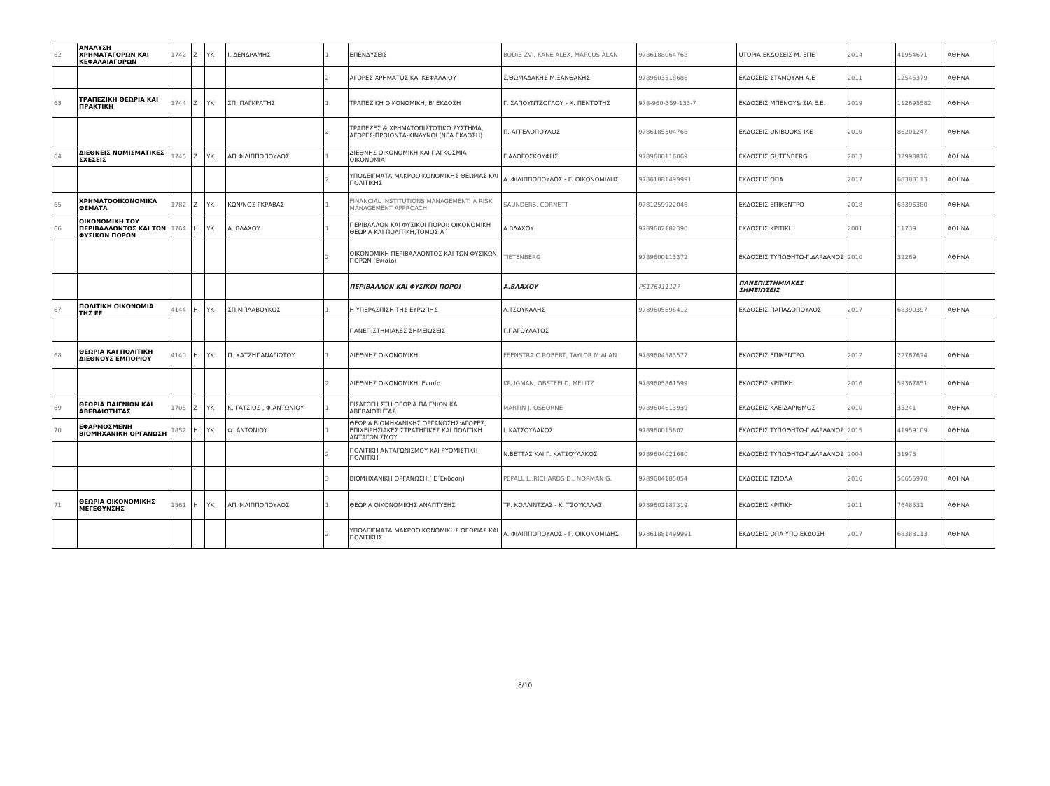| 62 | ΑΝΑΛΥΣΗ ΧΡΗΜΑΤΑΓΟΡΩΝ ΚΑΙ ΚΕΦΑΛΑΙΑΓΟΡΩΝ | 1742 | Z | YK | Ι. ΔΕΝΔΡΑΜΗΣ | 1. | ΕΠΕΝΔΥΣΕΙΣ | BODIE ZVI, KANE ALEX, MARCUS ALAN | 9786188064768 | UTOPIA ΕΚΔΟΣΕΙΣ Μ. ΕΠΕ | 2014 | 41954671 | ΑΘΗΝΑ |
| | | | | | | 2. | ΑΓΟΡΕΣ ΧΡΗΜΑΤΟΣ ΚΑΙ ΚΕΦΑΛΑΙΟΥ | Σ.ΘΩΜΑΔΑΚΗΣ-Μ.ΞΑΝΘΑΚΗΣ | 9789603518686 | ΕΚΔΟΣΕΙΣ ΣΤΑΜΟΥΛΗ Α.Ε | 2011 | 12545379 | ΑΘΗΝΑ |
| 63 | ΤΡΑΠΕΖΙΚΗ ΘΕΩΡΙΑ ΚΑΙ ΠΡΑΚΤΙΚΗ | 1744 | Z | YK | ΣΠ. ΠΑΓΚΡΑΤΗΣ | 1. | ΤΡΑΠΕΖΙΚΗ ΟΙΚΟΝΟΜΙΚΗ, Β' ΕΚΔΟΣΗ | Γ. ΣΑΠΟΥΝΤΖΟΓΛΟΥ - Χ. ΠΕΝΤΟΤΗΣ | 978-960-359-133-7 | ΕΚΔΟΣΕΙΣ ΜΠΕΝΟΥ& ΣΙΑ Ε.Ε. | 2019 | 112695582 | ΑΘΗΝΑ |
| | | | | | | 2. | ΤΡΑΠΕΖΕΣ & ΧΡΗΜΑΤΟΠΙΣΤΩΤΙΚΟ ΣΥΣΤΗΜΑ, ΑΓΟΡΕΣ-ΠΡΟΪΟΝΤΑ-ΚΙΝΔΥΝΟΙ (ΝΕΑ ΕΚΔΟΣΗ) | Π. ΑΓΓΕΛΟΠΟΥΛΟΣ | 9786185304768 | ΕΚΔΟΣΕΙΣ UNIBOOKS IKE | 2019 | 86201247 | ΑΘΗΝΑ |
| 64 | ΔΙΕΘΝΕΙΣ ΝΟΜΙΣΜΑΤΙΚΕΣ ΣΧΕΣΕΙΣ | 1745 | Z | YK | ΑΠ.ΦΙΛΙΠΠΟΠΟΥΛΟΣ | 1. | ΔΙΕΘΝΗΣ ΟΙΚΟΝΟΜΙΚΗ ΚΑΙ ΠΑΓΚΟΣΜΙΑ ΟΙΚΟΝΟΜΙΑ | Γ.ΑΛΟΓΟΣΚΟΥΦΗΣ | 9789600116069 | ΕΚΔΟΣΕΙΣ GUTENBERG | 2013 | 32998816 | ΑΘΗΝΑ |
| | | | | | | 2. | ΥΠΟΔΕΙΓΜΑΤΑ ΜΑΚΡΟΟΙΚΟΝΟΜΙΚΗΣ ΘΕΩΡΙΑΣ ΚΑΙ ΠΟΛΙΤΙΚΗΣ | Α. ΦΙΛΙΠΠΟΠΟΥΛΟΣ - Γ. ΟΙΚΟΝΟΜΙΔΗΣ | 97861881499991 | ΕΚΔΟΣΕΙΣ ΟΠΑ | 2017 | 68388113 | ΑΘΗΝΑ |
| 65 | ΧΡΗΜΑΤΟΟΙΚΟΝΟΜΙΚΑ ΘΕΜΑΤΑ | 1782 | Z | YK | ΚΩΝ/ΝΟΣ ΓΚΡΑΒΑΣ | 1. | FINANCIAL INSTITUTIONS MANAGEMENT: A RISK MANAGEMENT APPROACH | SAUNDERS, CORNETT | 9781259922046 | ΕΚΔΟΣΕΙΣ ΕΠΙΚΕΝΤΡΟ | 2018 | 68396380 | ΑΘΗΝΑ |
| 66 | ΟΙΚΟΝΟΜΙΚΗ ΤΟΥ ΠΕΡΙΒΑΛΛΟΝΤΟΣ ΚΑΙ ΤΩΝ ΦΥΣΙΚΩΝ ΠΟΡΩΝ | 1764 | H | YK | Α. ΒΛΑΧΟΥ | 1. | ΠΕΡΙΒΑΛΛΟΝ ΚΑΙ ΦΥΣΙΚΟΙ ΠΟΡΟΙ: ΟΙΚΟΝΟΜΙΚΗ ΘΕΩΡΙΑ ΚΑΙ ΠΟΛΙΤΙΚΗ,ΤΟΜΟΣ Α΄ | Α.ΒΛΑΧΟΥ | 9789602182390 | ΕΚΔΟΣΕΙΣ ΚΡΙΤΙΚΗ | 2001 | 11739 | ΑΘΗΝΑ |
| | | | | | | 2. | ΟΙΚΟΝΟΜΙΚΗ ΠΕΡΙΒΑΛΛΟΝΤΟΣ ΚΑΙ ΤΩΝ ΦΥΣΙΚΩΝ ΠΟΡΩΝ (Ενιαίο) | TIETENBERG | 9789600113372 | ΕΚΔΟΣΕΙΣ ΤΥΠΩΘΗΤΩ-Γ.ΔΑΡΔΑΝΟΣ | 2010 | 32269 | ΑΘΗΝΑ |
| | | | | | | | ΠΕΡΙΒΑΛΛΟΝ ΚΑΙ ΦΥΣΙΚΟΙ ΠΟΡΟΙ | Α.ΒΛΑΧΟΥ | PS176411127 | ΠΑΝΕΠΙΣΤΗΜΙΑΚΕΣ ΣΗΜΕΙΩΣΕΙΣ | | | |
| 67 | ΠΟΛΙΤΙΚΗ ΟΙΚΟΝΟΜΙΑ ΤΗΣ ΕΕ | 4144 | H | YK | ΣΠ.ΜΠΛΑΒΟΥΚΟΣ | 1. | Η ΥΠΕΡΑΣΠΙΣΗ ΤΗΣ ΕΥΡΩΠΗΣ | Λ.ΤΣΟΥΚΑΛΗΣ | 9789605696412 | ΕΚΔΟΣΕΙΣ ΠΑΠΑΔΟΠΟΥΛΟΣ | 2017 | 68390397 | ΑΘΗΝΑ |
| | | | | | | | ΠΑΝΕΠΙΣΤΗΜΙΑΚΕΣ ΣΗΜΕΙΩΣΕΙΣ | Γ.ΠΑΓΟΥΛΑΤΟΣ | | | | | |
| 68 | ΘΕΩΡΙΑ ΚΑΙ ΠΟΛΙΤΙΚΗ ΔΙΕΘΝΟΥΣ ΕΜΠΟΡΙΟΥ | 4140 | H | YK | Π. ΧΑΤΖΗΠΑΝΑΓΙΩΤΟΥ | 1. | ΔΙΕΘΝΗΣ ΟΙΚΟΝΟΜΙΚΗ | FEENSTRA C.ROBERT, TAYLOR M.ALAN | 9789604583577 | ΕΚΔΟΣΕΙΣ ΕΠΙΚΕΝΤΡΟ | 2012 | 22767614 | ΑΘΗΝΑ |
| | | | | | | 2. | ΔΙΕΘΝΗΣ ΟΙΚΟΝΟΜΙΚΗ, Ενιαίο | KRUGMAN, OBSTFELD, MELITZ | 9789605861599 | ΕΚΔΟΣΕΙΣ ΚΡΙΤΙΚΗ | 2016 | 59367851 | ΑΘΗΝΑ |
| 69 | ΘΕΩΡΙΑ ΠΑΙΓΝΙΩΝ ΚΑΙ ΑΒΕΒΑΙΟΤΗΤΑΣ | 1705 | Z | YK | Κ. ΓΑΤΣΙΟΣ , Φ.ΑΝΤΩΝΙΟΥ | 1. | ΕΙΣΑΓΩΓΗ ΣΤΗ ΘΕΩΡΙΑ ΠΑΙΓΝΙΩΝ ΚΑΙ ΑΒΕΒΑΙΟΤΗΤΑΣ | MARTIN J. OSBORNE | 9789604613939 | ΕΚΔΟΣΕΙΣ ΚΛΕΙΔΑΡΙΘΜΟΣ | 2010 | 35241 | ΑΘΗΝΑ |
| 70 | ΕΦΑΡΜΟΣΜΕΝΗ ΒΙΟΜΗΧΑΝΙΚΗ ΟΡΓΑΝΩΣΗ | 1852 | H | YK | Φ. ΑΝΤΩΝΙΟΥ | 1. | ΘΕΩΡΙΑ ΒΙΟΜΗΧΑΝΙΚΗΣ ΟΡΓΑΝΩΣΗΣ:ΑΓΟΡΕΣ, ΕΠΙΧΕΙΡΗΣΙΑΚΕΣ ΣΤΡΑΤΗΓΙΚΕΣ ΚΑΙ ΠΟΛΙΤΙΚΗ ΑΝΤΑΓΩΝΙΣΜΟΥ | Ι. ΚΑΤΣΟΥΛΑΚΟΣ | 978960015802 | ΕΚΔΟΣΕΙΣ ΤΥΠΩΘΗΤΩ-Γ.ΔΑΡΔΑΝΟΣ | 2015 | 41959109 | ΑΘΗΝΑ |
| | | | | | | 2. | ΠΟΛΙΤΙΚΗ ΑΝΤΑΓΩΝΙΣΜΟΥ ΚΑΙ ΡΥΘΜΙΣΤΙΚΗ ΠΟΛΙΙΤΚΗ | Ν.ΒΕΤΤΑΣ ΚΑΙ Γ. ΚΑΤΣΟΥΛΑΚΟΣ | 9789604021680 | ΕΚΔΟΣΕΙΣ ΤΥΠΩΘΗΤΩ-Γ.ΔΑΡΔΑΝΟΣ | 2004 | 31973 | |
| | | | | | | 3. | ΒΙΟΜΗΧΑΝΙΚΗ ΟΡΓΑΝΩΣΗ,( Ε΄Εκδοση) | PEPALL L.,RICHARDS D., NORMAN G. | 9789604185054 | ΕΚΔΟΣΕΙΣ ΤΖΙΟΛΑ | 2016 | 50655970 | ΑΘΗΝΑ |
| 71 | ΘΕΩΡΙΑ ΟΙΚΟΝΟΜΙΚΗΣ ΜΕΓΕΘΥΝΣΗΣ | 1861 | H | YK | ΑΠ.ΦΙΛΙΠΠΟΠΟΥΛΟΣ | 1. | ΘΕΩΡΙΑ ΟΙΚΟΝΟΜΙΚΗΣ ΑΝΑΠΤΥΞΗΣ | ΤΡ. ΚΟΛΛΙΝΤΖΑΣ - Κ. ΤΣΟΥΚΑΛΑΣ | 9789602187319 | ΕΚΔΟΣΕΙΣ ΚΡΙΤΙΚΗ | 2011 | 7648531 | ΑΘΗΝΑ |
| | | | | | | 2. | ΥΠΟΔΕΙΓΜΑΤΑ ΜΑΚΡΟΟΙΚΟΝΟΜΙΚΗΣ ΘΕΩΡΙΑΣ ΚΑΙ ΠΟΛΙΤΙΚΗΣ | Α. ΦΙΛΙΠΠΟΠΟΥΛΟΣ - Γ. ΟΙΚΟΝΟΜΙΔΗΣ | 97861881499991 | ΕΚΔΟΣΕΙΣ ΟΠΑ ΥΠΟ ΕΚΔΟΣΗ | 2017 | 68388113 | ΑΘΗΝΑ |
8/10